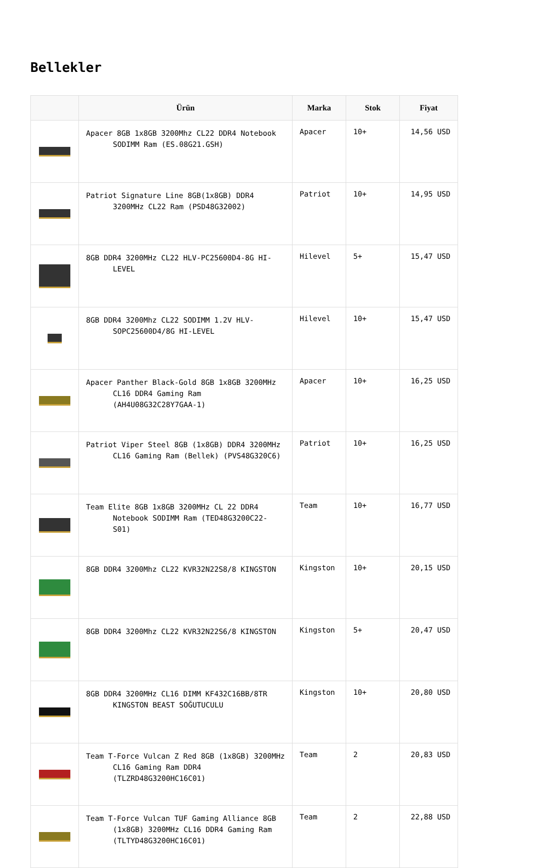Bellekler
| | Ürün | Marka | Stok | Fiyat |
| --- | --- | --- | --- | --- |
| | Apacer 8GB 1x8GB 3200Mhz CL22 DDR4 Notebook SODIMM Ram (ES.08G21.GSH) | Apacer | 10+ | 14,56 USD |
| | Patriot Signature Line 8GB(1x8GB) DDR4 3200MHz CL22 Ram (PSD48G32002) | Patriot | 10+ | 14,95 USD |
| | 8GB DDR4 3200MHz CL22 HLV-PC25600D4-8G HI-LEVEL | Hilevel | 5+ | 15,47 USD |
| | 8GB DDR4 3200Mhz CL22 SODIMM 1.2V HLV-SOPC25600D4/8G HI-LEVEL | Hilevel | 10+ | 15,47 USD |
| | Apacer Panther Black-Gold 8GB 1x8GB 3200MHz CL16 DDR4 Gaming Ram (AH4U08G32C28Y7GAA-1) | Apacer | 10+ | 16,25 USD |
| | Patriot Viper Steel 8GB (1x8GB) DDR4 3200MHz CL16 Gaming Ram (Bellek) (PVS48G320C6) | Patriot | 10+ | 16,25 USD |
| | Team Elite 8GB 1x8GB 3200MHz CL 22 DDR4 Notebook SODIMM Ram (TED48G3200C22-S01) | Team | 10+ | 16,77 USD |
| | 8GB DDR4 3200Mhz CL22 KVR32N22S8/8 KINGSTON | Kingston | 10+ | 20,15 USD |
| | 8GB DDR4 3200Mhz CL22 KVR32N22S6/8 KINGSTON | Kingston | 5+ | 20,47 USD |
| | 8GB DDR4 3200MHz CL16 DIMM KF432C16BB/8TR KINGSTON BEAST SOĞUTUCULU | Kingston | 10+ | 20,80 USD |
| | Team T-Force Vulcan Z Red 8GB (1x8GB) 3200MHz CL16 Gaming Ram DDR4 (TLZRD48G3200HC16C01) | Team | 2 | 20,83 USD |
| | Team T-Force Vulcan TUF Gaming Alliance 8GB (1x8GB) 3200MHz CL16 DDR4 Gaming Ram (TLTYD48G3200HC16C01) | Team | 2 | 22,88 USD |